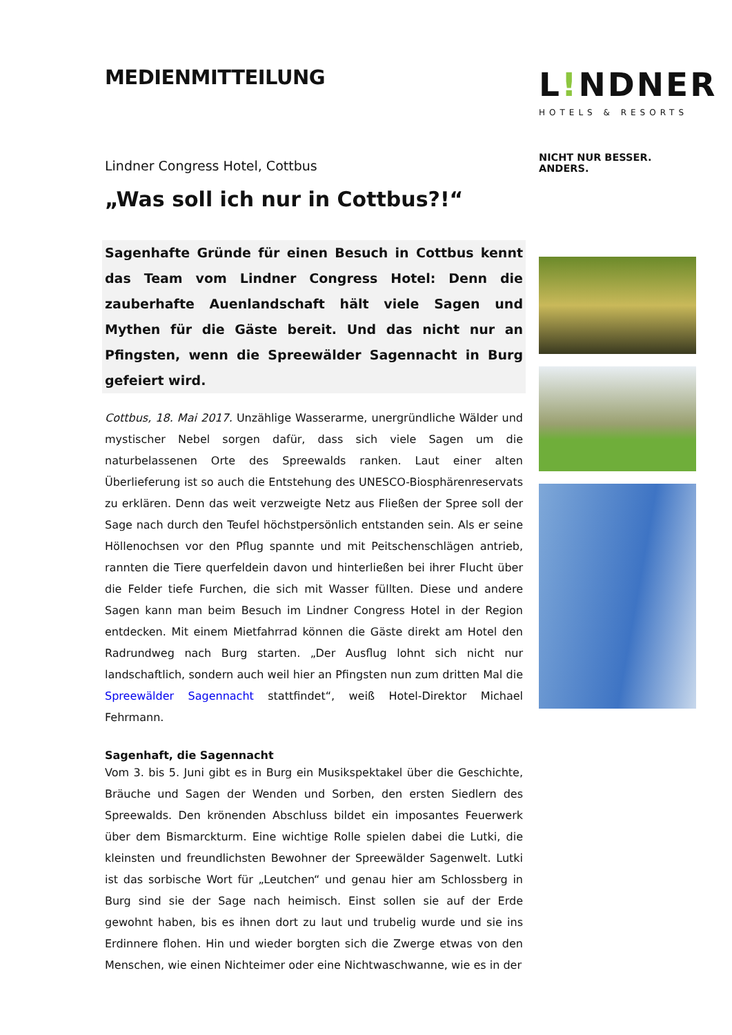MEDIENMITTEILUNG
Lindner Congress Hotel, Cottbus
„Was soll ich nur in Cottbus?!“
Sagenhafte Gründe für einen Besuch in Cottbus kennt das Team vom Lindner Congress Hotel: Denn die zauberhafte Auenlandschaft hält viele Sagen und Mythen für die Gäste bereit. Und das nicht nur an Pfingsten, wenn die Spreewälder Sagennacht in Burg gefeiert wird.
Cottbus, 18. Mai 2017. Unzählige Wasserarme, unergründliche Wälder und mystischer Nebel sorgen dafür, dass sich viele Sagen um die naturbelassenen Orte des Spreewalds ranken. Laut einer alten Überlieferung ist so auch die Entstehung des UNESCO-Biosphärenreservats zu erklären. Denn das weit verzweigte Netz aus Fließen der Spree soll der Sage nach durch den Teufel höchstpersönlich entstanden sein. Als er seine Höllenochsen vor den Pflug spannte und mit Peitschenschlägen antrieb, rannten die Tiere querfeldein davon und hinterließen bei ihrer Flucht über die Felder tiefe Furchen, die sich mit Wasser füllten. Diese und andere Sagen kann man beim Besuch im Lindner Congress Hotel in der Region entdecken. Mit einem Mietfahrrad können die Gäste direkt am Hotel den Radrundweg nach Burg starten. „Der Ausflug lohnt sich nicht nur landschaftlich, sondern auch weil hier an Pfingsten nun zum dritten Mal die Spreewälder Sagennacht stattfindet“, weiß Hotel-Direktor Michael Fehrmann.
Sagenhaft, die Sagennacht
Vom 3. bis 5. Juni gibt es in Burg ein Musikspektakel über die Geschichte, Bräuche und Sagen der Wenden und Sorben, den ersten Siedlern des Spreewalds. Den krönenden Abschluss bildet ein imposantes Feuerwerk über dem Bismarckturm. Eine wichtige Rolle spielen dabei die Lutki, die kleinsten und freundlichsten Bewohner der Spreewälder Sagenwelt. Lutki ist das sorbische Wort für „Leutchen“ und genau hier am Schlossberg in Burg sind sie der Sage nach heimisch. Einst sollen sie auf der Erde gewohnt haben, bis es ihnen dort zu laut und trubelig wurde und sie ins Erdinnere flohen. Hin und wieder borgten sich die Zwerge etwas von den Menschen, wie einen Nichteimer oder eine Nichtwaschwanne, wie es in der
L!NDNER
HOTELS & RESORTS
NICHT NUR BESSER. ANDERS.